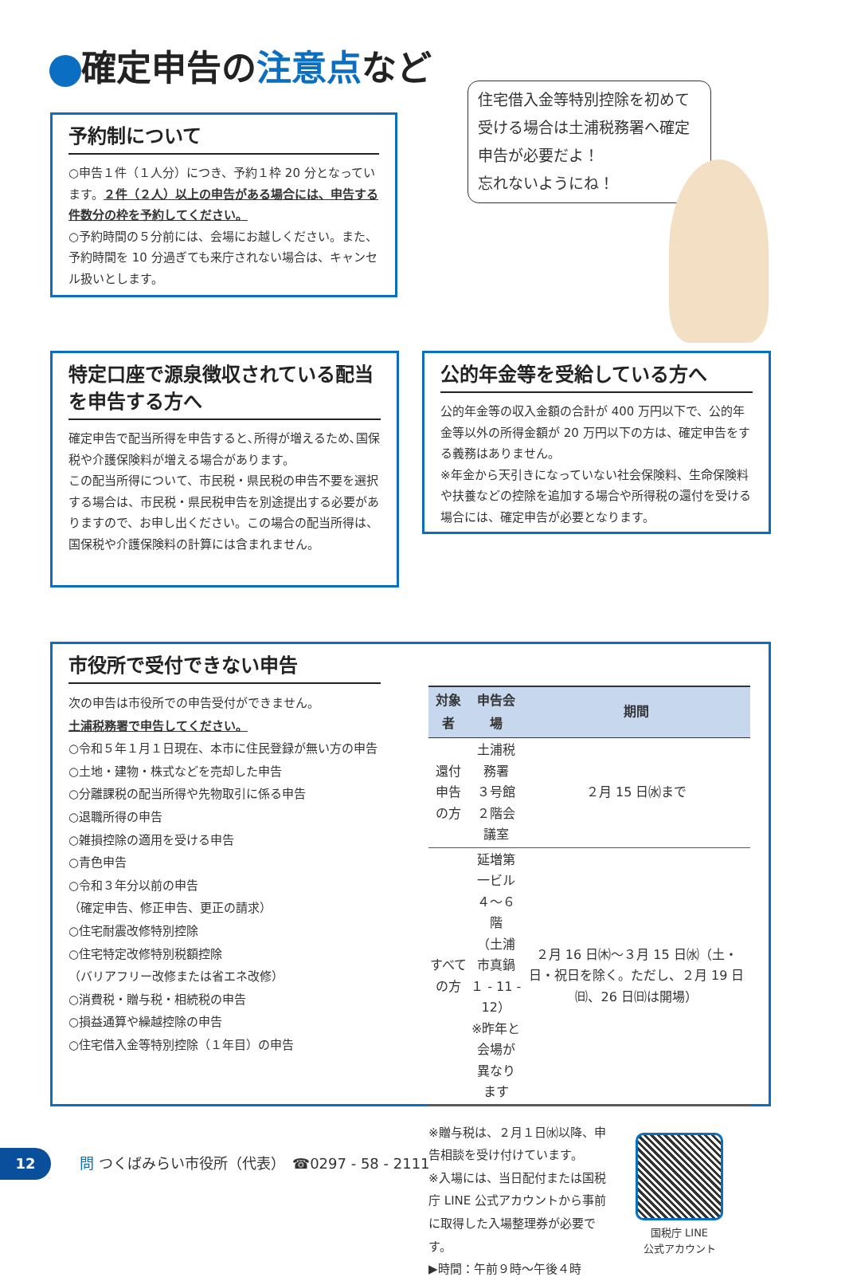確定申告の注意点など
住宅借入金等特別控除を初めて受ける場合は土浦税務署へ確定申告が必要だよ！
忘れないようにね！
予約制について
○申告１件（１人分）につき、予約１枠 20 分となっています。２件（２人）以上の申告がある場合には、申告する件数分の枠を予約してください。
○予約時間の５分前には、会場にお越しください。また、予約時間を 10 分過ぎても来庁されない場合は、キャンセル扱いとします。
特定口座で源泉徴収されている配当を申告する方へ
確定申告で配当所得を申告すると､所得が増えるため､国保税や介護保険料が増える場合があります。
この配当所得について、市民税・県民税の申告不要を選択する場合は、市民税・県民税申告を別途提出する必要がありますので、お申し出ください。この場合の配当所得は、国保税や介護保険料の計算には含まれません。
公的年金等を受給している方へ
公的年金等の収入金額の合計が 400 万円以下で、公的年金等以外の所得金額が 20 万円以下の方は、確定申告をする義務はありません。
※年金から天引きになっていない社会保険料、生命保険料や扶養などの控除を追加する場合や所得税の還付を受ける場合には、確定申告が必要となります。
市役所で受付できない申告
次の申告は市役所での申告受付ができません。
土浦税務署で申告してください。
○令和５年１月１日現在、本市に住民登録が無い方の申告
○土地・建物・株式などを売却した申告
○分離課税の配当所得や先物取引に係る申告
○退職所得の申告
○雑損控除の適用を受ける申告
○青色申告
○令和３年分以前の申告
（確定申告、修正申告、更正の請求）
○住宅耐震改修特別控除
○住宅特定改修特別税額控除
（バリアフリー改修または省エネ改修）
○消費税・贈与税・相続税の申告
○損益通算や繰越控除の申告
○住宅借入金等特別控除（１年目）の申告
| 対象者 | 申告会場 | 期間 |
| --- | --- | --- |
| 還付申告の方 | 土浦税務署 ３号館 ２階会議室 | ２月 15 日㈬まで |
| すべての方 | 延増第一ビル ４～６階 （土浦市真鍋 １ - 11 - 12） ※昨年と会場が 異なります | ２月 16 日㈭～３月 15 日㈬（土・日・祝日を除く。ただし、２月 19 日㈰、26 日㈰は開場） |
※贈与税は、２月１日㈬以降、申告相談を受け付けています。
※入場には、当日配付または国税庁 LINE 公式アカウントから事前に取得した入場整理券が必要です。
▶時間：午前９時～午後４時
国税庁 LINE
公式アカウント
12　　問 つくばみらい市役所（代表）　☎0297 - 58 - 2111